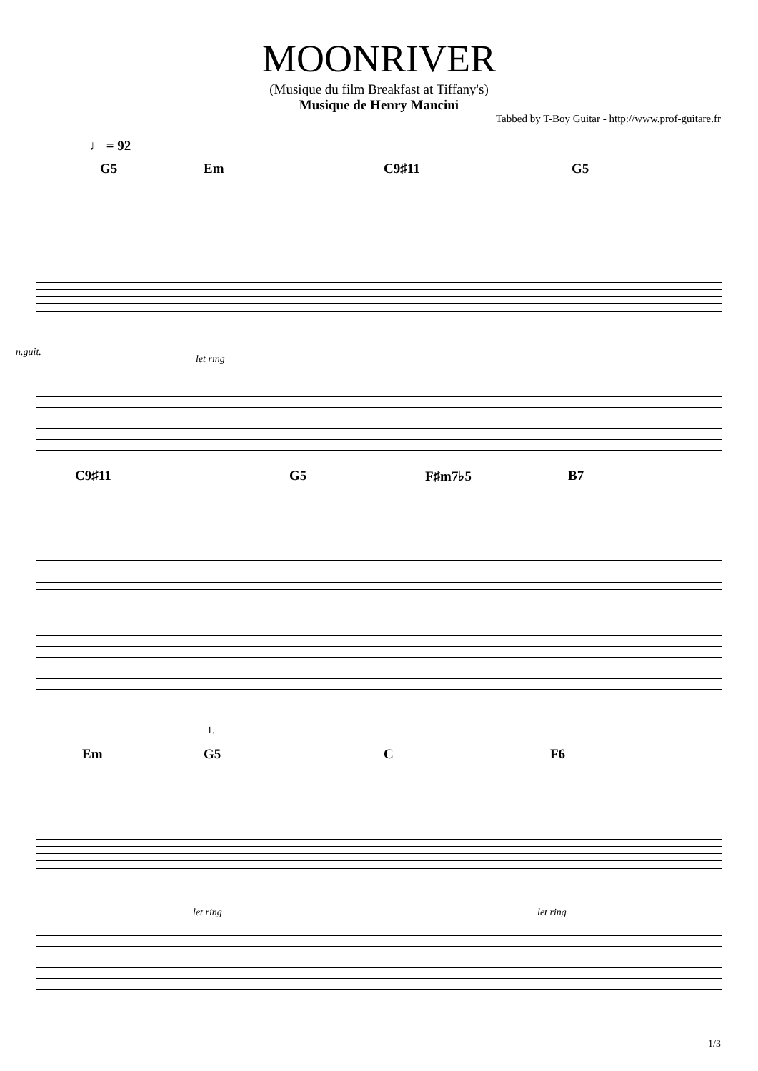MOONRIVER
(Musique du film Breakfast at Tiffany's)
Musique de Henry Mancini
Tabbed by T-Boy Guitar - http://www.prof-guitare.fr
♩ = 92
G5 Em C9♯11 G5
n.guit.
let ring
C9♯11 G5 F♯m7♭5 B7
1.
Em G5 C F6
let ring let ring
1/3